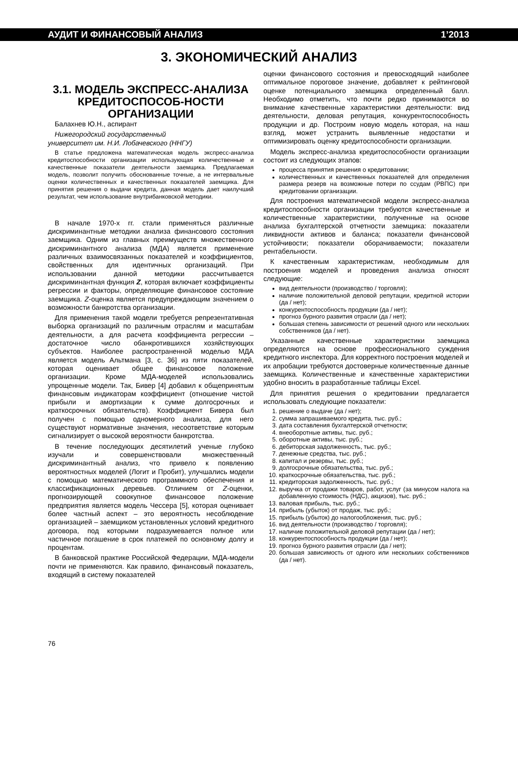АУДИТ И ФИНАНСОВЫЙ АНАЛИЗ 1’2013
3. ЭКОНОМИЧЕСКИЙ АНАЛИЗ
3.1. МОДЕЛЬ ЭКСПРЕСС-АНАЛИЗА КРЕДИТОСПОСОБ-НОСТИ ОРГАНИЗАЦИИ
Балахнев Ю.Н., аспирант
Нижегородский государственный
университет им. Н.И. Лобачевского (ННГУ)
В статье предложена математическая модель экспресс-анализа кредитоспособности организации использующая количественные и качественные показатели деятельности заемщика. Предлагаемая модель, позволит получить обоснованные точные, а не интервальные оценки количественных и качественных показателей заемщика. Для принятия решения о выдачи кредита, данная модель дает наилучший результат, чем использование внутрибанковской методики.
В начале 1970-х гг. стали применяться различные дискриминантные методики анализа финансового состояния заемщика. Одним из главных преимуществ множественного дискриминантного анализа (МДА) является применение различных взаимосвязанных показателей и коэффициентов, свойственных для идентичных организаций. При использовании данной методики рассчитывается дискриминантная функция Z, которая включает коэффициенты регрессии и факторы, определяющие финансовое состояние заемщика. Z-оценка является предупреждающим значением о возможности банкротства организации.
Для применения такой модели требуется репрезентативная выборка организаций по различным отраслям и масштабам деятельности, а для расчета коэффициента регрессии – достаточное число обанкротившихся хозяйствующих субъектов. Наиболее распространенной моделью МДА является модель Альтмана [3, с. 36] из пяти показателей, которая оценивает общее финансовое положение организации. Кроме МДА-моделей использовались упрощенные модели. Так, Бивер [4] добавил к общепринятым финансовым индикаторам коэффициент (отношение чистой прибыли и амортизации к сумме долгосрочных и краткосрочных обязательств). Коэффициент Бивера был получен с помощью одномерного анализа, для него существуют нормативные значения, несоответствие которым сигнализирует о высокой вероятности банкротства.
В течение последующих десятилетий ученые глубоко изучали и совершенствовали множественный дискриминантный анализ, что привело к появлению вероятностных моделей (Логит и Пробит), улучшались модели с помощью математического программного обеспечения и классификационных деревьев. Отличием от Z-оценки, прогнозирующей совокупное финансовое положение предприятия является модель Чессера [5], которая оценивает более частный аспект – это вероятность несоблюдение организацией – заемщиком установленных условий кредитного договора, под которыми подразумевается полное или частичное погашение в срок платежей по основному долгу и процентам.
В банковской практике Российской Федерации, МДА-модели почти не применяются. Как правило, финансовый показатель, входящий в систему показателей
оценки финансового состояния и превосходящий наиболее оптимальное пороговое значение, добавляет к рейтинговой оценке потенциального заемщика определенный балл. Необходимо отметить, что почти редко принимаются во внимание качественные характеристики деятельности: вид деятельности, деловая репутация, конкурентоспособность продукции и др. Построим новую модель которая, на наш взгляд, может устранить выявленные недостатки и оптимизировать оценку кредитоспособности организации.
Модель экспресс-анализа кредитоспособности организации состоит из следующих этапов:
процесса принятия решения о кредитовании;
количественных и качественных показателей для определения размера резерв на возможные потери по ссудам (РВПС) при кредитовании организации.
Для построения математической модели экспресс-анализа кредитоспособности организации требуются качественные и количественные характеристики, полученные на основе анализа бухгалтерской отчетности заемщика: показатели ликвидности активов и баланса; показатели финансовой устойчивости; показатели оборачиваемости; показатели рентабельности.
К качественным характеристикам, необходимым для построения моделей и проведения анализа относят следующие:
вид деятельности (производство / торговля);
наличие положительной деловой репутации, кредитной истории (да / нет);
конкурентоспособность продукции (да / нет);
прогноз бурного развития отрасли (да / нет);
большая степень зависимости от решений одного или нескольких собственников (да / нет).
Указанные качественные характеристики заемщика определяются на основе профессионального суждения кредитного инспектора. Для корректного построения моделей и их апробации требуются достоверные количественные данные заемщика. Количественные и качественные характеристики удобно вносить в разработанные таблицы Excel.
Для принятия решения о кредитовании предлагается использовать следующие показатели:
1. решение о выдаче (да / нет);
2. сумма запрашиваемого кредита, тыс. руб.;
3. дата составления бухгалтерской отчетности;
4. внеоборотные активы, тыс. руб.;
5. оборотные активы, тыс. руб.;
6. дебиторская задолженность, тыс. руб.;
7. денежные средства, тыс. руб.;
8. капитал и резервы, тыс. руб.;
9. долгосрочные обязательства, тыс. руб.;
10. краткосрочные обязательства, тыс. руб.;
11. кредиторская задолженность, тыс. руб.;
12. выручка от продажи товаров, работ, услуг (за минусом налога на добавленную стоимость (НДС), акцизов), тыс. руб.;
13. валовая прибыль, тыс. руб.;
14. прибыль (убыток) от продаж, тыс. руб.;
15. прибыль (убыток) до налогообложения, тыс. руб.;
16. вид деятельности (производство / торговля);
17. наличие положительной деловой репутации (да / нет);
18. конкурентоспособность продукции (да / нет);
19. прогноз бурного развития отрасли (да / нет);
20. большая зависимость от одного или нескольких собственников (да / нет).
76